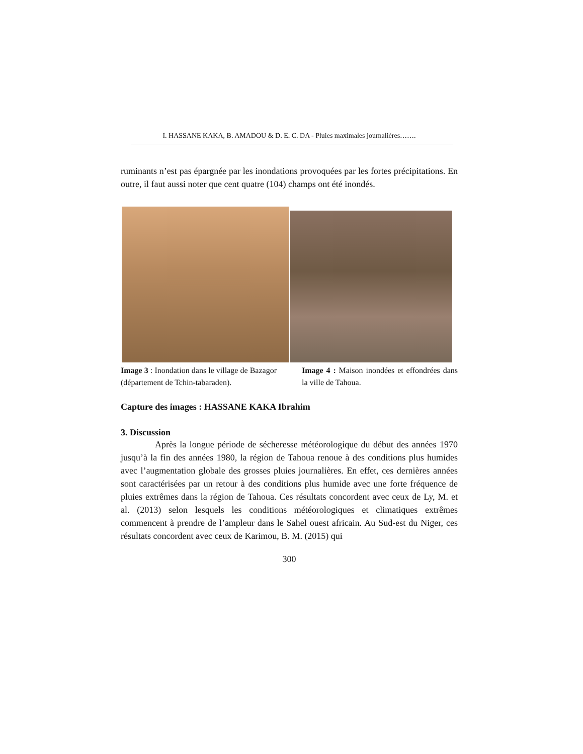I. HASSANE KAKA, B. AMADOU & D. E. C. DA - Pluies maximales journalières…….
ruminants n’est pas épargnée par les inondations provoquées par les fortes précipitations. En outre, il faut aussi noter que cent quatre (104) champs ont été inondés.
Image 3 : Inondation dans le village de Bazagor (département de Tchin-tabaraden).
Image 4 : Maison inondées et effondrées dans la ville de Tahoua.
Capture des images : HASSANE KAKA Ibrahim
3. Discussion
Après la longue période de sécheresse météorologique du début des années 1970 jusqu’à la fin des années 1980, la région de Tahoua renoue à des conditions plus humides avec l’augmentation globale des grosses pluies journalières. En effet, ces dernières années sont caractérisées par un retour à des conditions plus humide avec une forte fréquence de pluies extrêmes dans la région de Tahoua. Ces résultats concordent avec ceux de Ly, M. et al. (2013) selon lesquels les conditions météorologiques et climatiques extrêmes commencent à prendre de l’ampleur dans le Sahel ouest africain. Au Sud-est du Niger, ces résultats concordent avec ceux de Karimou, B. M. (2015) qui
300